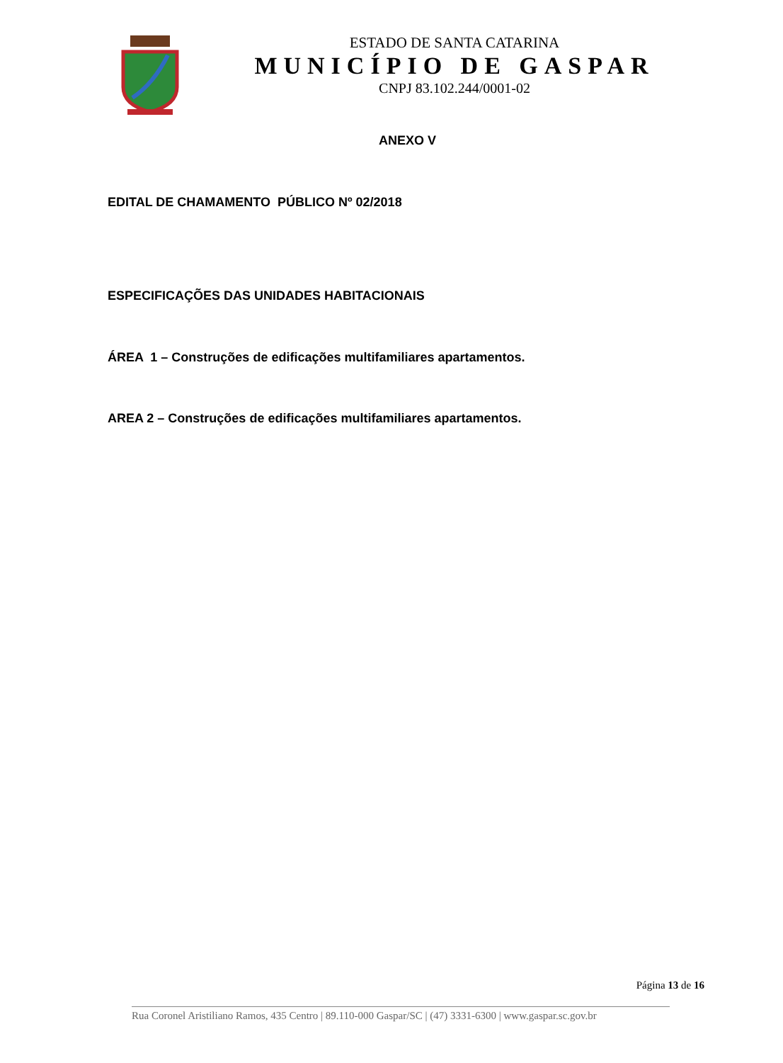ESTADO DE SANTA CATARINA
MUNICÍPIO DE GASPAR
CNPJ 83.102.244/0001-02
ANEXO V
EDITAL DE CHAMAMENTO PÚBLICO Nº 02/2018
ESPECIFICAÇÕES DAS UNIDADES HABITACIONAIS
ÁREA 1 – Construções de edificações multifamiliares apartamentos.
AREA 2 – Construções de edificações multifamiliares apartamentos.
Página 13 de 16
Rua Coronel Aristiliano Ramos, 435 Centro | 89.110-000 Gaspar/SC | (47) 3331-6300 | www.gaspar.sc.gov.br